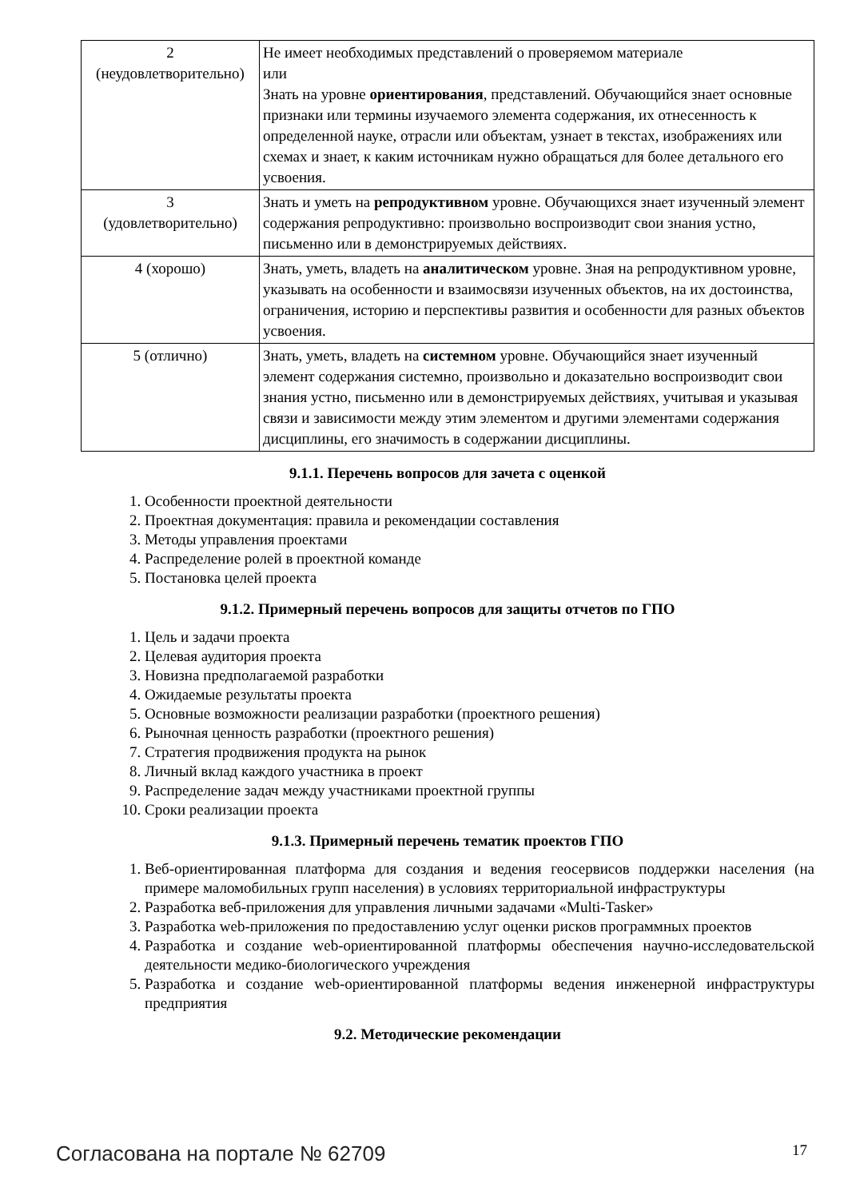| 2 (неудовлетворительно) | Не имеет необходимых представлений о проверяемом материале или Знать на уровне ориентирования , представлений. Обучающийся знает основные признаки или термины изучаемого элемента содержания, их отнесенность к определенной науке, отрасли или объектам, узнает в текстах, изображениях или схемах и знает, к каким источникам нужно обращаться для более детального его усвоения. |
| 3 (удовлетворительно) | Знать и уметь на репродуктивном уровне. Обучающихся знает изученный элемент содержания репродуктивно: произвольно воспроизводит свои знания устно, письменно или в демонстрируемых действиях. |
| 4 (хорошо) | Знать, уметь, владеть на аналитическом уровне. Зная на репродуктивном уровне, указывать на особенности и взаимосвязи изученных объектов, на их достоинства, ограничения, историю и перспективы развития и особенности для разных объектов усвоения. |
| 5 (отлично) | Знать, уметь, владеть на системном уровне. Обучающийся знает изученный элемент содержания системно, произвольно и доказательно воспроизводит свои знания устно, письменно или в демонстрируемых действиях, учитывая и указывая связи и зависимости между этим элементом и другими элементами содержания дисциплины, его значимость в содержании дисциплины. |
9.1.1. Перечень вопросов для зачета с оценкой
1. Особенности проектной деятельности
2. Проектная документация: правила и рекомендации составления
3. Методы управления проектами
4. Распределение ролей в проектной команде
5. Постановка целей проекта
9.1.2. Примерный перечень вопросов для защиты отчетов по ГПО
1. Цель и задачи проекта
2. Целевая аудитория проекта
3. Новизна предполагаемой разработки
4. Ожидаемые результаты проекта
5. Основные возможности реализации разработки (проектного решения)
6. Рыночная ценность разработки (проектного решения)
7. Стратегия продвижения продукта на рынок
8. Личный вклад каждого участника в проект
9. Распределение задач между участниками проектной группы
10. Сроки реализации проекта
9.1.3. Примерный перечень тематик проектов ГПО
1. Веб-ориентированная платформа для создания и ведения геосервисов поддержки населения (на примере маломобильных групп населения) в условиях территориальной инфраструктуры
2. Разработка веб-приложения для управления личными задачами «Multi-Tasker»
3. Разработка web-приложения по предоставлению услуг оценки рисков программных проектов
4. Разработка и создание web-ориентированной платформы обеспечения научно-исследовательской деятельности медико-биологического учреждения
5. Разработка и создание web-ориентированной платформы ведения инженерной инфраструктуры предприятия
9.2. Методические рекомендации
Согласована на портале № 62709 17